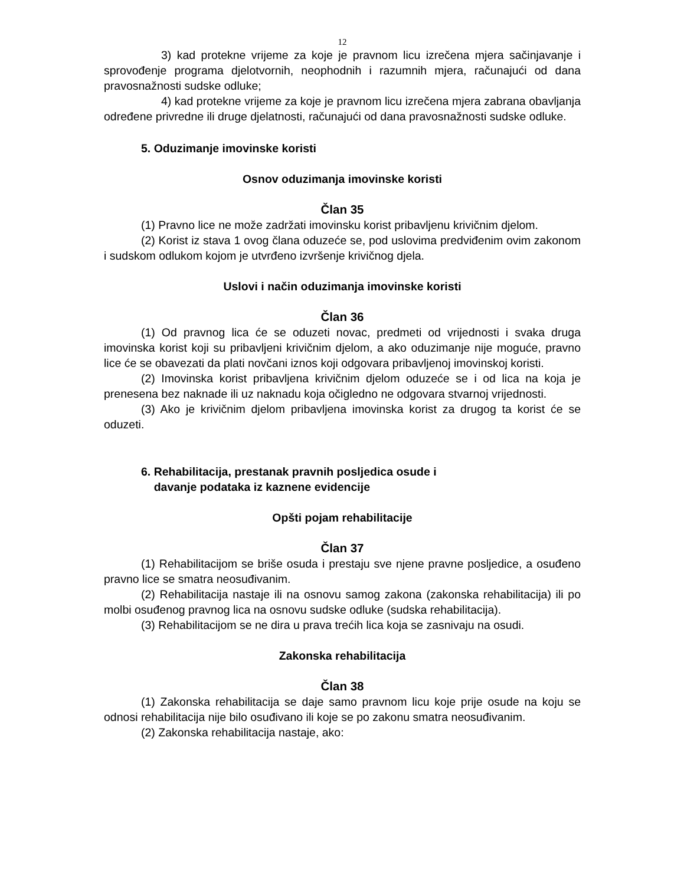12
3) kad protekne vrijeme za koje je pravnom licu izrečena mjera sačinjavanje i sprovođenje programa djelotvornih, neophodnih i razumnih mjera, računajući od dana pravosnažnosti sudske odluke;
4) kad protekne vrijeme za koje je pravnom licu izrečena mjera zabrana obavljanja određene privredne ili druge djelatnosti, računajući od dana pravosnažnosti sudske odluke.
5. Oduzimanje imovinske koristi
Osnov oduzimanja imovinske koristi
Član 35
(1) Pravno lice ne može zadržati imovinsku korist pribavljenu krivičnim djelom.
(2) Korist iz stava 1 ovog člana oduzeće se, pod uslovima predviđenim ovim zakonom i sudskom odlukom kojom je utvrđeno izvršenje krivičnog djela.
Uslovi i način oduzimanja imovinske koristi
Član 36
(1) Od pravnog lica će se oduzeti novac, predmeti od vrijednosti i svaka druga imovinska korist koji su pribavljeni krivičnim djelom, a ako oduzimanje nije moguće, pravno lice će se obavezati da plati novčani iznos koji odgovara pribavljenoj imovinskoj koristi.
(2) Imovinska korist pribavljena krivičnim djelom oduzeće se i od lica na koja je prenesena bez naknade ili uz naknadu koja očigledno ne odgovara stvarnoj vrijednosti.
(3) Ako je krivičnim djelom pribavljena imovinska korist za drugog ta korist će se oduzeti.
6. Rehabilitacija, prestanak pravnih posljedica osude i
davanje podataka iz kaznene evidencije
Opšti pojam rehabilitacije
Član 37
(1) Rehabilitacijom se briše osuda i prestaju sve njene pravne posljedice, a osuđeno pravno lice se smatra neosuđivanim.
(2) Rehabilitacija nastaje ili na osnovu samog zakona (zakonska rehabilitacija) ili po molbi osuđenog pravnog lica na osnovu sudske odluke (sudska rehabilitacija).
(3) Rehabilitacijom se ne dira u prava trećih lica koja se zasnivaju na osudi.
Zakonska rehabilitacija
Član 38
(1) Zakonska rehabilitacija se daje samo pravnom licu koje prije osude na koju se odnosi rehabilitacija nije bilo osuđivano ili koje se po zakonu smatra neosuđivanim.
(2) Zakonska rehabilitacija nastaje, ako: